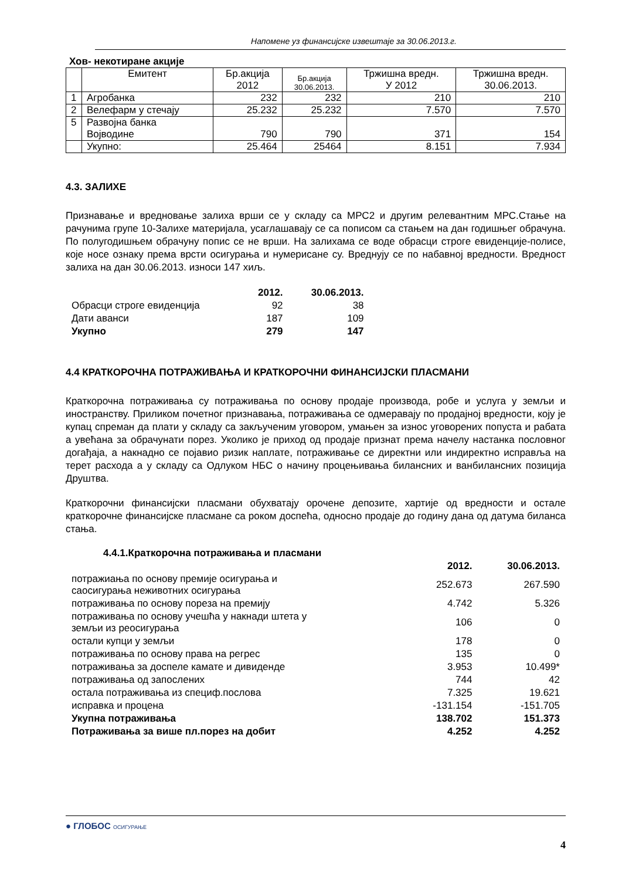Напомене уз финансијске извештаје за 30.06.2013.г.
Хов- некотиране акције
| | Емитент | Бр.акција 2012 | Бр.акција 30.06.2013. | Тржишна вредн. У 2012 | Тржишна вредн. 30.06.2013. |
| 1 | Агробанка | 232 | 232 | 210 | 210 |
| 2 | Велефарм у стечају | 25.232 | 25.232 | 7.570 | 7.570 |
| 5 | Развојна банка Војводине | 790 | 790 | 371 | 154 |
| | Укупно: | 25.464 | 25464 | 8.151 | 7.934 |
4.3. ЗАЛИХЕ
Признавање и вредновање залиха врши се у складу са МРС2 и другим релевантним МРС.Стање на рачунима групе 10-Залихе материјала, усаглашавају се са пописом са стањем на дан годишњег обрачуна. По полугодишњем обрачуну попис се не врши. На залихама се воде обрасци строге евиденције-полисе, које носе ознаку према врсти осигурања и нумерисане су. Вреднују се по набавној вредности. Вредност залиха на дан 30.06.2013. износи 147 хиљ.
| | 2012. | 30.06.2013. |
| Обрасци строге евиденција | 92 | 38 |
| Дати аванси | 187 | 109 |
| Укупно | 279 | 147 |
4.4 КРАТКОРОЧНА ПОТРАЖИВАЊА И КРАТКОРОЧНИ ФИНАНСИЈСКИ ПЛАСМАНИ
Краткорочна потраживања су потраживања по основу продаје производа, робе и услуга у земљи и иностранству. Приликом почетног признавања, потраживања се одмеравају по продајној вредности, коју је купац спреман да плати у складу са закљученим уговором, умањен за износ уговорених попуста и рабата а увећана за обрачунати порез. Уколико је приход од продаје признат према начелу настанка пословног догађаја, а накнадно се појавио ризик наплате, потраживање се директни или индиректно исправља на терет расхода а у складу са Одлуком НБС о начину процењивања билансних и ванбилансних позиција Друштва.
Краткорочни финансијски пласмани обухватају орочене депозите, хартије од вредности и остале краткорочне финансијске пласмане са роком доспећа, односно продаје до годину дана од датума биланса стања.
4.4.1.Краткорочна потраживања и пласмани
| | 2012. | 30.06.2013. |
| потражиања по основу премије осигурања и саосигурања неживотних осигурања | 252.673 | 267.590 |
| потраживања по основу пореза на премију | 4.742 | 5.326 |
| потраживања по основу учешћа у накнади штета у земљи из реосигурања | 106 | 0 |
| остали купци у земљи | 178 | 0 |
| потраживања по основу права на регрес | 135 | 0 |
| потраживања за доспеле камате и дивиденде | 3.953 | 10.499* |
| потраживања од запослених | 744 | 42 |
| остала потраживања из специф.послова | 7.325 | 19.621 |
| исправка и процена | -131.154 | -151.705 |
| Укупна потраживања | 138.702 | 151.373 |
| Потраживања за више пл.порез на добит | 4.252 | 4.252 |
● ГЛОБОС ОСИГУРАЊЕ
4